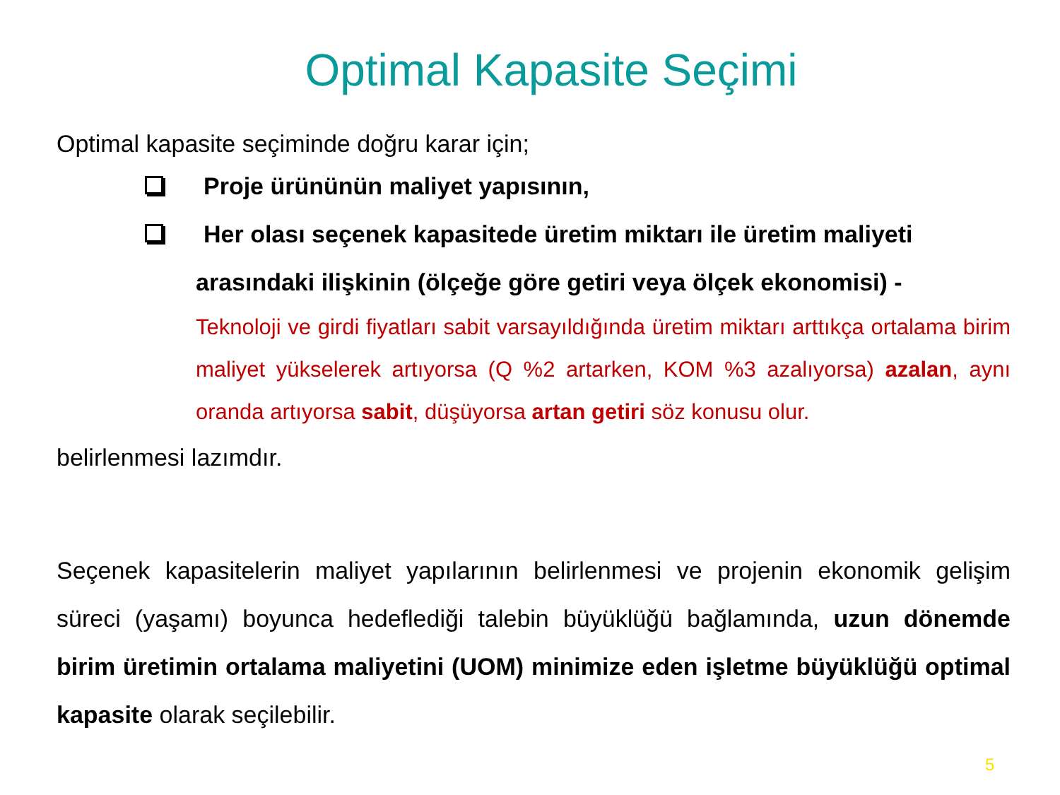Optimal Kapasite Seçimi
Optimal kapasite seçiminde doğru karar için;
Proje ürününün maliyet yapısının,
Her olası seçenek kapasitede üretim miktarı ile üretim maliyeti
arasındaki ilişkinin (ölçeğe göre getiri veya ölçek ekonomisi) -
Teknoloji ve girdi fiyatları sabit varsayıldığında üretim miktarı arttıkça ortalama birim maliyet yükselerek artıyorsa (Q %2 artarken, KOM %3 azalıyorsa) azalan, aynı oranda artıyorsa sabit, düşüyorsa artan getiri söz konusu olur.
belirlenmesi lazımdır.
Seçenek kapasitelerin maliyet yapılarının belirlenmesi ve projenin ekonomik gelişim süreci (yaşamı) boyunca hedeflediği talebin büyüklüğü bağlamında, uzun dönemde birim üretimin ortalama maliyetini (UOM) minimize eden işletme büyüklüğü optimal kapasite olarak seçilebilir.
5